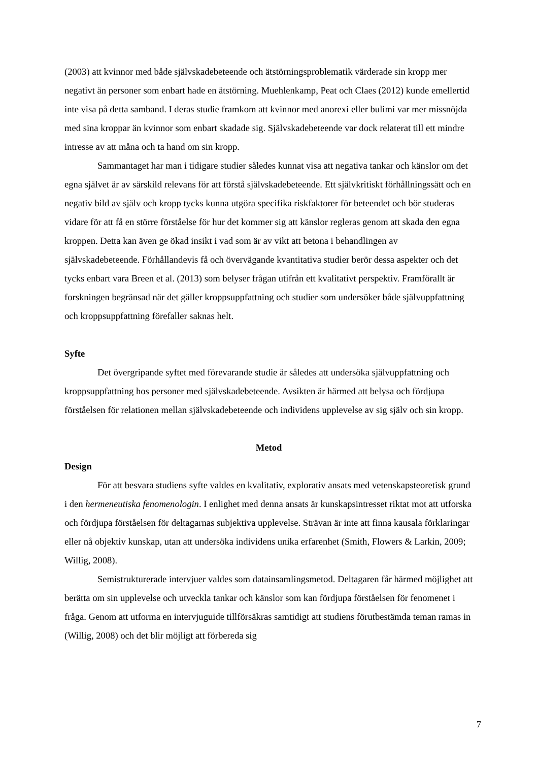(2003) att kvinnor med både självskadebeteende och ätstörningsproblematik värderade sin kropp mer negativt än personer som enbart hade en ätstörning. Muehlenkamp, Peat och Claes (2012) kunde emellertid inte visa på detta samband. I deras studie framkom att kvinnor med anorexi eller bulimi var mer missnöjda med sina kroppar än kvinnor som enbart skadade sig. Självskadebeteende var dock relaterat till ett mindre intresse av att måna och ta hand om sin kropp.
Sammantaget har man i tidigare studier således kunnat visa att negativa tankar och känslor om det egna självet är av särskild relevans för att förstå självskadebeteende. Ett självkritiskt förhållningssätt och en negativ bild av själv och kropp tycks kunna utgöra specifika riskfaktorer för beteendet och bör studeras vidare för att få en större förståelse för hur det kommer sig att känslor regleras genom att skada den egna kroppen. Detta kan även ge ökad insikt i vad som är av vikt att betona i behandlingen av självskadebeteende. Förhållandevis få och övervägande kvantitativa studier berör dessa aspekter och det tycks enbart vara Breen et al. (2013) som belyser frågan utifrån ett kvalitativt perspektiv. Framförallt är forskningen begränsad när det gäller kroppsuppfattning och studier som undersöker både självuppfattning och kroppsuppfattning förefaller saknas helt.
Syfte
Det övergripande syftet med förevarande studie är således att undersöka självuppfattning och kroppsuppfattning hos personer med självskadebeteende. Avsikten är härmed att belysa och fördjupa förståelsen för relationen mellan självskadebeteende och individens upplevelse av sig själv och sin kropp.
Metod
Design
För att besvara studiens syfte valdes en kvalitativ, explorativ ansats med vetenskapsteoretisk grund i den hermeneutiska fenomenologin. I enlighet med denna ansats är kunskapsintresset riktat mot att utforska och fördjupa förståelsen för deltagarnas subjektiva upplevelse. Strävan är inte att finna kausala förklaringar eller nå objektiv kunskap, utan att undersöka individens unika erfarenhet (Smith, Flowers & Larkin, 2009; Willig, 2008).
Semistrukturerade intervjuer valdes som datainsamlingsmetod. Deltagaren får härmed möjlighet att berätta om sin upplevelse och utveckla tankar och känslor som kan fördjupa förståelsen för fenomenet i fråga. Genom att utforma en intervjuguide tillförsäkras samtidigt att studiens förutbestämda teman ramas in (Willig, 2008) och det blir möjligt att förbereda sig
7